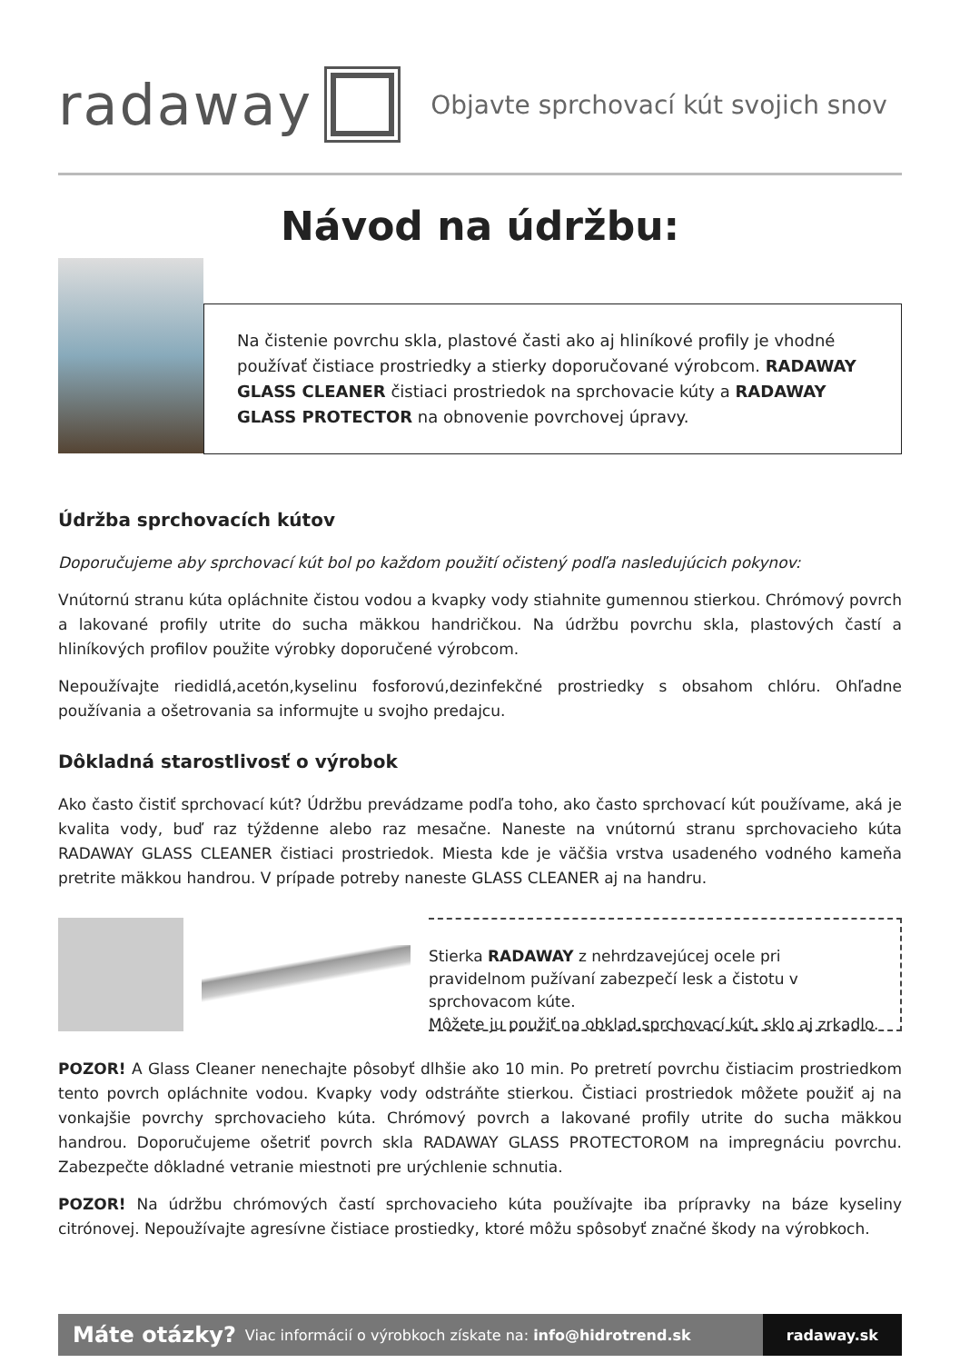radaway
Objavte sprchovací kút svojich snov
Návod na údržbu:
Na čistenie povrchu skla, plastové časti ako aj hliníkové profily je vhodné používať čistiace prostriedky a stierky doporučované výrobcom. RADAWAY GLASS CLEANER čistiaci prostriedok na sprchovacie kúty a RADAWAY GLASS PROTECTOR na obnovenie povrchovej úpravy.
Údržba sprchovacích kútov
Doporučujeme aby sprchovací kút bol po každom použití očistený podľa nasledujúcich pokynov:
Vnútornú stranu kúta opláchnite čistou vodou a kvapky vody stiahnite gumennou stierkou. Chrómový povrch a lakované profily utrite do sucha mäkkou handričkou. Na údržbu povrchu skla, plastových častí a hliníkových profilov použite výrobky doporučené výrobcom.
Nepoužívajte riedidlá,acetón,kyselinu fosforovú,dezinfekčné prostriedky s obsahom chlóru. Ohľadne používania a ošetrovania sa informujte u svojho predajcu.
Dôkladná starostlivosť o výrobok
Ako často čistiť sprchovací kút? Údržbu prevádzame podľa toho, ako často sprchovací kút používame, aká je kvalita vody, buď raz týždenne alebo raz mesačne. Naneste na vnútornú stranu sprchovacieho kúta RADAWAY GLASS CLEANER čistiaci prostriedok. Miesta kde je väčšia vrstva usadeného vodného kameňa pretrite mäkkou handrou. V prípade potreby naneste GLASS CLEANER aj na handru.
Stierka RADAWAY z nehrdzavejúcej ocele pri pravidelnom pužívaní zabezpečí lesk a čistotu v sprchovacom kúte.
Môžete ju použiť na obklad,sprchovací kút, sklo aj zrkadlo.
POZOR! A Glass Cleaner nenechajte pôsobyť dlhšie ako 10 min. Po pretretí povrchu čistiacim prostriedkom tento povrch opláchnite vodou. Kvapky vody odstráňte stierkou. Čistiaci prostriedok môžete použiť aj na vonkajšie povrchy sprchovacieho kúta. Chrómový povrch a lakované profily utrite do sucha mäkkou handrou. Doporučujeme ošetriť povrch skla RADAWAY GLASS PROTECTOROM na impregnáciu povrchu. Zabezpečte dôkladné vetranie miestnoti pre urýchlenie schnutia.
POZOR! Na údržbu chrómových častí sprchovacieho kúta používajte iba prípravky na báze kyseliny citrónovej. Nepoužívajte agresívne čistiace prostiedky, ktoré môžu spôsobyť značné škody na výrobkoch.
Máte otázky? Viac informácií o výrobkoch získate na: info@hidrotrend.sk
radaway.sk